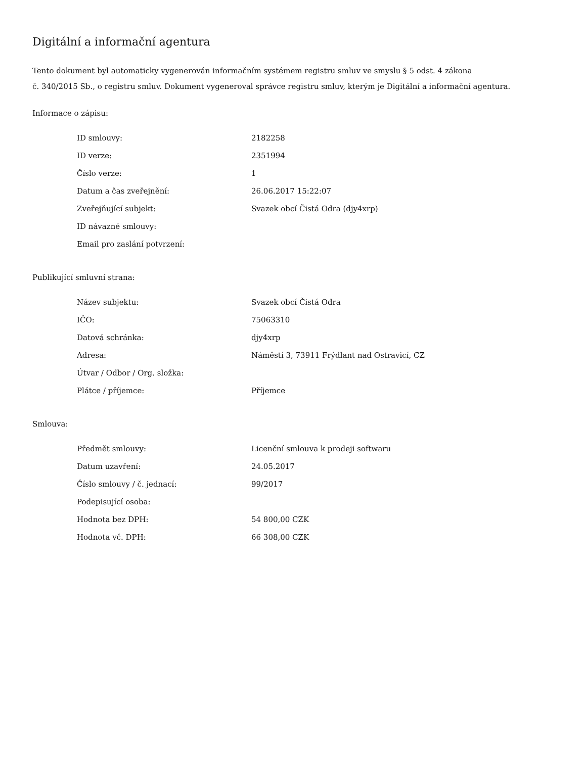Digitální a informační agentura
Tento dokument byl automaticky vygenerován informačním systémem registru smluv ve smyslu § 5 odst. 4 zákona
č. 340/2015 Sb., o registru smluv. Dokument vygeneroval správce registru smluv, kterým je Digitální a informační agentura.
Informace o zápisu:
| ID smlouvy: | 2182258 |
| ID verze: | 2351994 |
| Číslo verze: | 1 |
| Datum a čas zveřejnění: | 26.06.2017 15:22:07 |
| Zveřejňující subjekt: | Svazek obcí Čistá Odra (djy4xrp) |
| ID návazné smlouvy: | |
| Email pro zaslání potvrzení: | |
Publikující smluvní strana:
| Název subjektu: | Svazek obcí Čistá Odra |
| IČO: | 75063310 |
| Datová schránka: | djy4xrp |
| Adresa: | Náměstí 3, 73911 Frýdlant nad Ostravicí, CZ |
| Útvar / Odbor / Org. složka: | |
| Plátce / příjemce: | Příjemce |
Smlouva:
| Předmět smlouvy: | Licenční smlouva k prodeji softwaru |
| Datum uzavření: | 24.05.2017 |
| Číslo smlouvy / č. jednací: | 99/2017 |
| Podepisující osoba: | |
| Hodnota bez DPH: | 54 800,00 CZK |
| Hodnota vč. DPH: | 66 308,00 CZK |